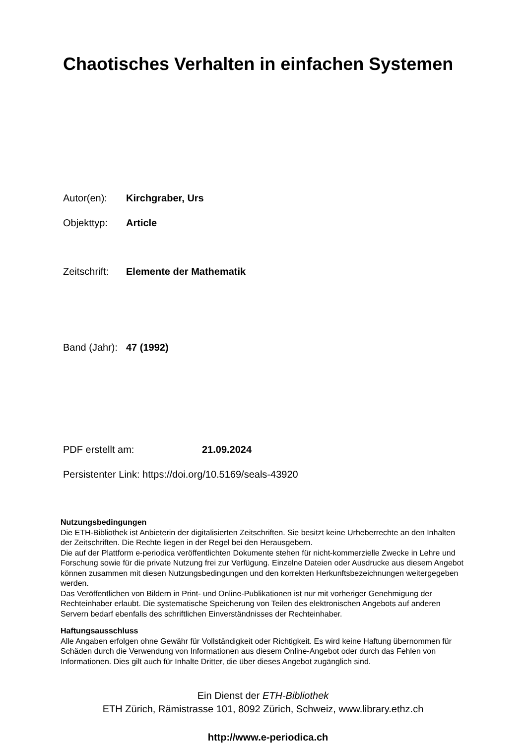Chaotisches Verhalten in einfachen Systemen
Autor(en): Kirchgraber, Urs
Objekttyp: Article
Zeitschrift: Elemente der Mathematik
Band (Jahr): 47 (1992)
PDF erstellt am: 21.09.2024
Persistenter Link: https://doi.org/10.5169/seals-43920
Nutzungsbedingungen
Die ETH-Bibliothek ist Anbieterin der digitalisierten Zeitschriften. Sie besitzt keine Urheberrechte an den Inhalten der Zeitschriften. Die Rechte liegen in der Regel bei den Herausgebern.
Die auf der Plattform e-periodica veröffentlichten Dokumente stehen für nicht-kommerzielle Zwecke in Lehre und Forschung sowie für die private Nutzung frei zur Verfügung. Einzelne Dateien oder Ausdrucke aus diesem Angebot können zusammen mit diesen Nutzungsbedingungen und den korrekten Herkunftsbezeichnungen weitergegeben werden.
Das Veröffentlichen von Bildern in Print- und Online-Publikationen ist nur mit vorheriger Genehmigung der Rechteinhaber erlaubt. Die systematische Speicherung von Teilen des elektronischen Angebots auf anderen Servern bedarf ebenfalls des schriftlichen Einverständnisses der Rechteinhaber.
Haftungsausschluss
Alle Angaben erfolgen ohne Gewähr für Vollständigkeit oder Richtigkeit. Es wird keine Haftung übernommen für Schäden durch die Verwendung von Informationen aus diesem Online-Angebot oder durch das Fehlen von Informationen. Dies gilt auch für Inhalte Dritter, die über dieses Angebot zugänglich sind.
Ein Dienst der ETH-Bibliothek
ETH Zürich, Rämistrasse 101, 8092 Zürich, Schweiz, www.library.ethz.ch
http://www.e-periodica.ch